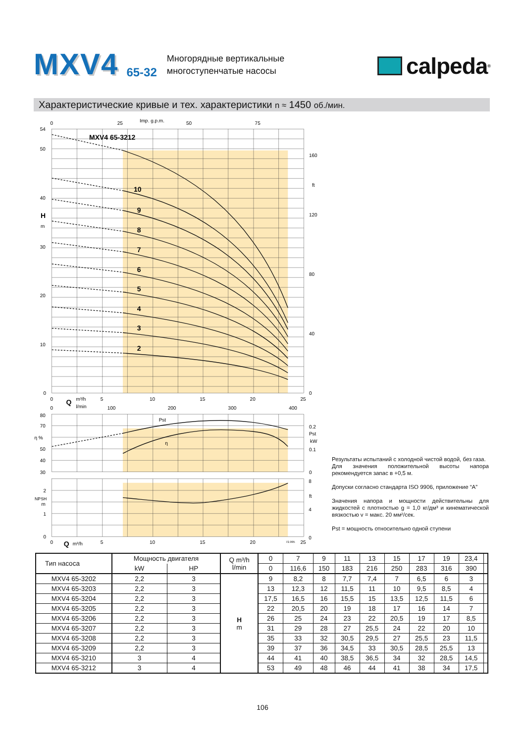MXV4 65-32 Многорядные вертикальные
многоступенчатые насосы calpeda<sup>®</sup>
Характеристические кривые и тех. характеристики n ≈ 1450 об./мин.
MXV4 65-3212
10
9
8
7
6
5
4
3
2
H
Q
Q
0
25
Imp. g.p.m.
50
75
54
50
40
m
30
20
10
0
160
ft
120
80
40
0
0
m³/h
5
10
15
20
25
0
l/min
100
200
300
400
80
70
η %
50
40
30
Pst
η
0.2
Pst
kW
0.1
0
2
NPSH
m
1
0
8
ft
4
0
0
m³/h
5
10
15
20
72.995
25
Результаты испытаний с холодной чистой водой, без газа.
Для значения положительной высоты напора рекомендуется запас в +0,5 м.
Допуски согласно стандарта ISO 9906, приложение “A”
Значения напора и мощности действительны для жидкостей с плотностью g = 1,0 кг/дм³ и кинематической вязкостью v = макс. 20 мм²/сек.
Pst = мощность относительно одной ступени
| Тип насоса | Мощность двигателя | | Q m³/h l/min | 0 | 7 | 9 | 11 | 13 | 15 | 17 | 19 | 23,4 | |
| | kW | HP | | 0 | 116,6 | 150 | 183 | 216 | 250 | 283 | 316 | 390 | |
| MXV4 65-3202 | 2,2 | 3 | H m | 9 | 8,2 | 8 | 7,7 | 7,4 | 7 | 6,5 | 6 | 3 | |
| MXV4 65-3203 | 2,2 | 3 | | 13 | 12,3 | 12 | 11,5 | 11 | 10 | 9,5 | 8,5 | 4 | |
| MXV4 65-3204 | 2,2 | 3 | | 17,5 | 16,5 | 16 | 15,5 | 15 | 13,5 | 12,5 | 11,5 | 6 | |
| MXV4 65-3205 | 2,2 | 3 | | 22 | 20,5 | 20 | 19 | 18 | 17 | 16 | 14 | 7 | |
| MXV4 65-3206 | 2,2 | 3 | | 26 | 25 | 24 | 23 | 22 | 20,5 | 19 | 17 | 8,5 | |
| MXV4 65-3207 | 2,2 | 3 | | 31 | 29 | 28 | 27 | 25,5 | 24 | 22 | 20 | 10 | |
| MXV4 65-3208 | 2,2 | 3 | | 35 | 33 | 32 | 30,5 | 29,5 | 27 | 25,5 | 23 | 11,5 | |
| MXV4 65-3209 | 2,2 | 3 | | 39 | 37 | 36 | 34,5 | 33 | 30,5 | 28,5 | 25,5 | 13 | |
| MXV4 65-3210 | 3 | 4 | | 44 | 41 | 40 | 38,5 | 36,5 | 34 | 32 | 28,5 | 14,5 | |
| MXV4 65-3212 | 3 | 4 | | 53 | 49 | 48 | 46 | 44 | 41 | 38 | 34 | 17,5 | |
106